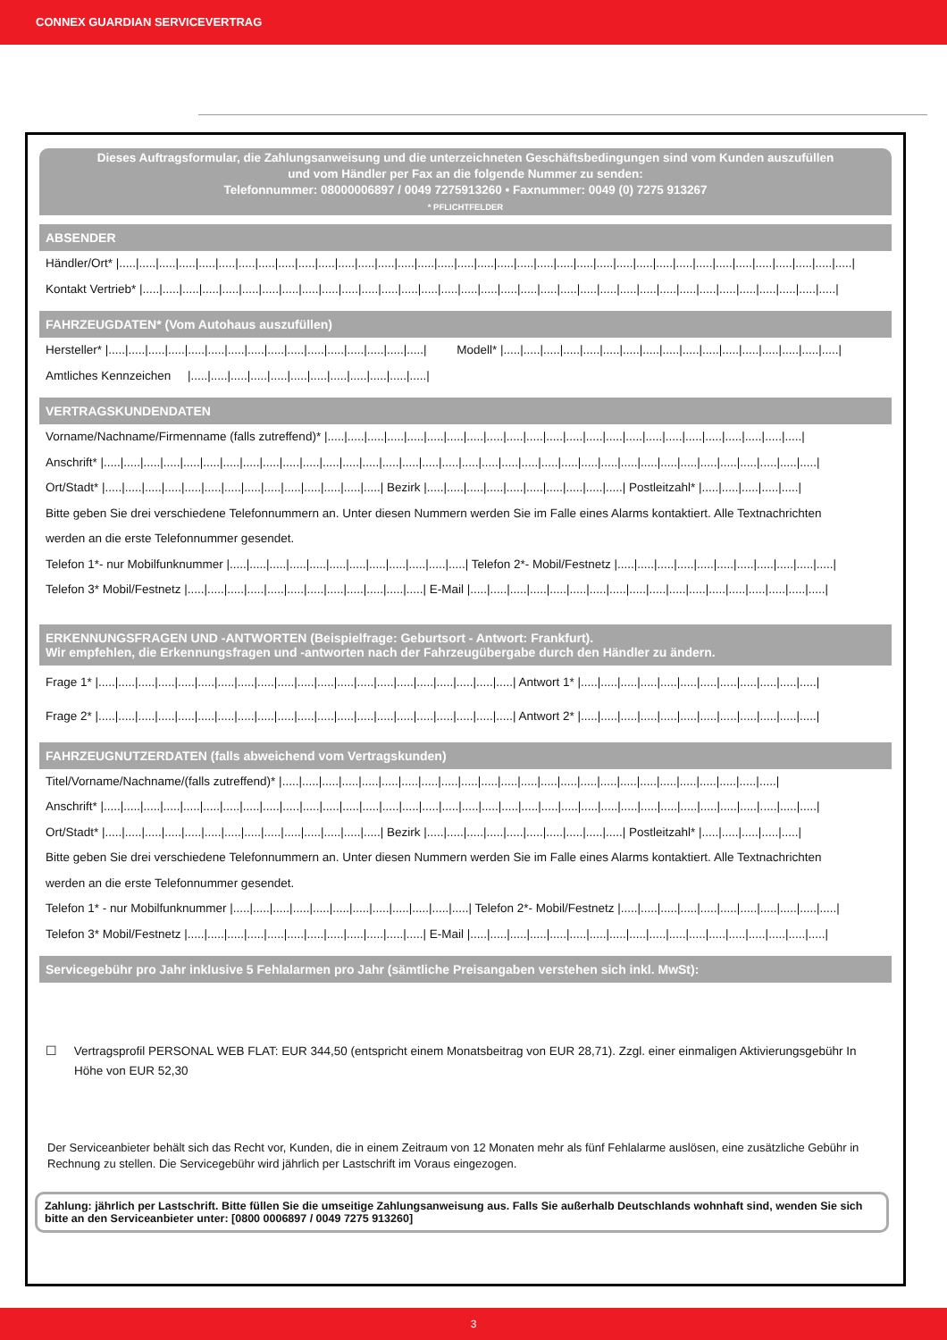CONNEX GUARDIAN SERVICEVERTRAG
Dieses Auftragsformular, die Zahlungsanweisung und die unterzeichneten Geschäftsbedingungen sind vom Kunden auszufüllen
und vom Händler per Fax an die folgende Nummer zu senden:
Telefonnummer: 08000006897 / 0049 7275913260 • Faxnummer: 0049 (0) 7275 913267
* PFLICHTFELDER
ABSENDER
Händler/Ort* |.....|.....|.....|.....|.....|.....|.....|.....|.....|.....|.....|.....|.....|.....|.....|.....|.....|.....|.....|.....|.....|.....|.....|.....|.....|.....|.....|.....|.....|.....|.....|.....|.....|.....|.....|.....|.....|
Kontakt Vertrieb* |.....|.....|.....|.....|.....|.....|.....|.....|.....|.....|.....|.....|.....|.....|.....|.....|.....|.....|.....|.....|.....|.....|.....|.....|.....|.....|.....|.....|.....|.....|.....|.....|.....|.....|.....|
FAHRZEUGDATEN* (Vom Autohaus auszufüllen)
Hersteller* |.....|.....|.....|.....|.....|.....|.....|.....|.....|.....|.....|.....|.....|.....|.....|.....| Modell* |.....|.....|.....|.....|.....|.....|.....|.....|.....|.....|.....|.....|.....|.....|.....|.....|.....|
Amtliches Kennzeichen |.....|.....|.....|.....|.....|.....|.....|.....|.....|.....|.....|.....|
VERTRAGSKUNDENDATEN
Vorname/Nachname/Firmenname (falls zutreffend)* |.....|.....|.....|.....|.....|.....|.....|.....|.....|.....|.....|.....|.....|.....|.....|.....|.....|.....|.....|.....|.....|.....|.....|.....|
Anschrift* |.....|.....|.....|.....|.....|.....|.....|.....|.....|.....|.....|.....|.....|.....|.....|.....|.....|.....|.....|.....|.....|.....|.....|.....|.....|.....|.....|.....|.....|.....|.....|.....|.....|.....|.....|.....|
Ort/Stadt* |.....|.....|.....|.....|.....|.....|.....|.....|.....|.....|.....|.....|.....|.....| Bezirk |.....|.....|.....|.....|.....|.....|.....|.....|.....|.....| Postleitzahl* |.....|.....|.....|.....|.....|
Bitte geben Sie drei verschiedene Telefonnummern an. Unter diesen Nummern werden Sie im Falle eines Alarms kontaktiert. Alle Textnachrichten
werden an die erste Telefonnummer gesendet.
Telefon 1*- nur Mobilfunknummer |.....|.....|.....|.....|.....|.....|.....|.....|.....|.....|.....|.....| Telefon 2*- Mobil/Festnetz |.....|.....|.....|.....|.....|.....|.....|.....|.....|.....|.....|
Telefon 3* Mobil/Festnetz |.....|.....|.....|.....|.....|.....|.....|.....|.....|.....|.....|.....| E-Mail |.....|.....|.....|.....|.....|.....|.....|.....|.....|.....|.....|.....|.....|.....|.....|.....|.....|.....|
ERKENNUNGSFRAGEN UND -ANTWORTEN (Beispielfrage: Geburtsort - Antwort: Frankfurt).
Wir empfehlen, die Erkennungsfragen und -antworten nach der Fahrzeugübergabe durch den Händler zu ändern.
Frage 1* |.....|.....|.....|.....|.....|.....|.....|.....|.....|.....|.....|.....|.....|.....|.....|.....|.....|.....|.....|.....|.....| Antwort 1* |.....|.....|.....|.....|.....|.....|.....|.....|.....|.....|.....|.....|
Frage 2* |.....|.....|.....|.....|.....|.....|.....|.....|.....|.....|.....|.....|.....|.....|.....|.....|.....|.....|.....|.....|.....| Antwort 2* |.....|.....|.....|.....|.....|.....|.....|.....|.....|.....|.....|.....|
FAHRZEUGNUTZERDATEN (falls abweichend vom Vertragskunden)
Titel/Vorname/Nachname/(falls zutreffend)* |.....|.....|.....|.....|.....|.....|.....|.....|.....|.....|.....|.....|.....|.....|.....|.....|.....|.....|.....|.....|.....|.....|.....|.....|.....|
Anschrift* |.....|.....|.....|.....|.....|.....|.....|.....|.....|.....|.....|.....|.....|.....|.....|.....|.....|.....|.....|.....|.....|.....|.....|.....|.....|.....|.....|.....|.....|.....|.....|.....|.....|.....|.....|.....|
Ort/Stadt* |.....|.....|.....|.....|.....|.....|.....|.....|.....|.....|.....|.....|.....|.....| Bezirk |.....|.....|.....|.....|.....|.....|.....|.....|.....|.....| Postleitzahl* |.....|.....|.....|.....|.....|
Bitte geben Sie drei verschiedene Telefonnummern an. Unter diesen Nummern werden Sie im Falle eines Alarms kontaktiert. Alle Textnachrichten
werden an die erste Telefonnummer gesendet.
Telefon 1* - nur Mobilfunknummer |.....|.....|.....|.....|.....|.....|.....|.....|.....|.....|.....|.....| Telefon 2*- Mobil/Festnetz |.....|.....|.....|.....|.....|.....|.....|.....|.....|.....|.....|
Telefon 3* Mobil/Festnetz |.....|.....|.....|.....|.....|.....|.....|.....|.....|.....|.....|.....| E-Mail |.....|.....|.....|.....|.....|.....|.....|.....|.....|.....|.....|.....|.....|.....|.....|.....|.....|.....|
Servicegebühr pro Jahr inklusive 5 Fehlalarmen pro Jahr (sämtliche Preisangaben verstehen sich inkl. MwSt):
☐ Vertragsprofil PERSONAL WEB FLAT: EUR 344,50 (entspricht einem Monatsbeitrag von EUR 28,71). Zzgl. einer einmaligen Aktivierungsgebühr In Höhe von EUR 52,30
Der Serviceanbieter behält sich das Recht vor, Kunden, die in einem Zeitraum von 12 Monaten mehr als fünf Fehlalarme auslösen, eine zusätzliche Gebühr in Rechnung zu stellen. Die Servicegebühr wird jährlich per Lastschrift im Voraus eingezogen.
Zahlung: jährlich per Lastschrift. Bitte füllen Sie die umseitige Zahlungsanweisung aus. Falls Sie außerhalb Deutschlands wohnhaft sind, wenden Sie sich bitte an den Serviceanbieter unter: [0800 0006897 / 0049 7275 913260]
3